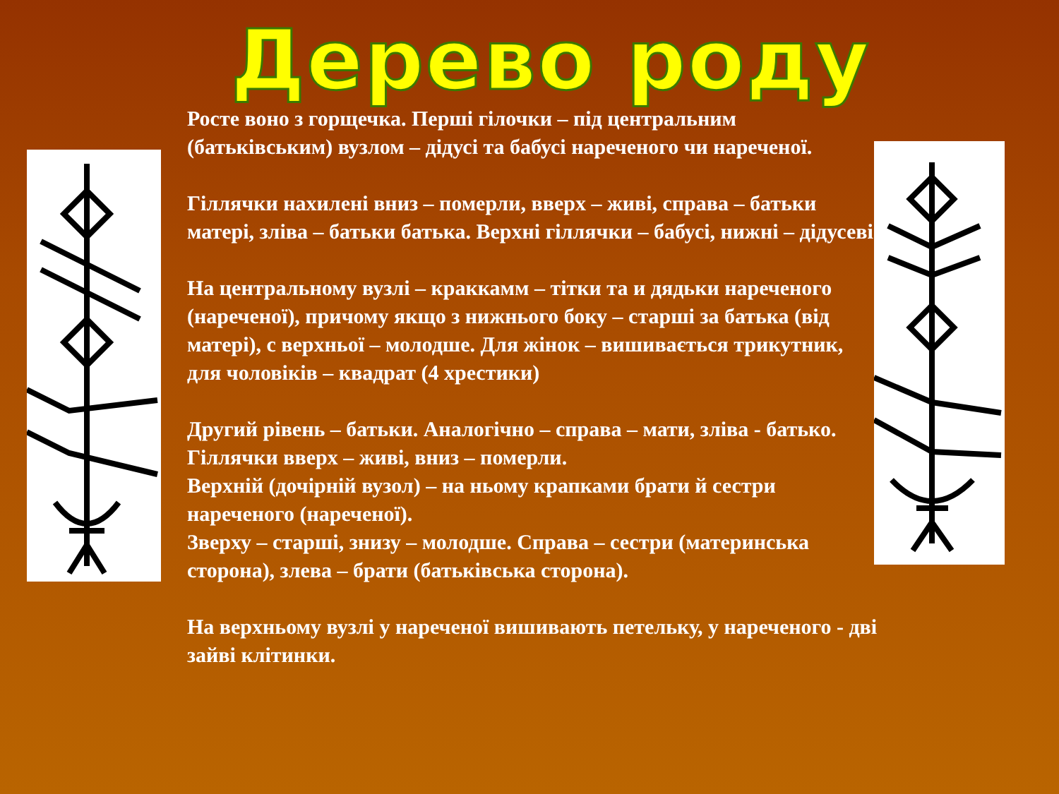Дерево роду
Росте воно з горщечка. Перші гілочки – під центральним (батьківським) вузлом – дідусі та бабусі нареченого чи нареченої.
Гіллячки нахилені вниз – померли, вверх – живі, справа – батьки матері, зліва – батьки батька. Верхні гіллячки – бабусі, нижні – дідусеві.
На центральному вузлі – краккамм – тітки та и дядьки нареченого (нареченої), причому якщо з нижнього боку – старші за батька (від матері), с верхньої – молодше. Для жінок – вишивається трикутник, для чоловіків – квадрат (4 хрестики)
Другий рівень – батьки. Аналогічно – справа – мати, зліва - батько. Гіллячки вверх – живі, вниз – померли.
Верхній (дочірній вузол) – на ньому крапками брати й сестри нареченого (нареченої).
Зверху – старші, знизу – молодше. Справа – сестри (материнська сторона), злева – брати (батьківська сторона).
На верхньому вузлі у нареченої вишивають петельку, у нареченого - дві зайві клітинки.